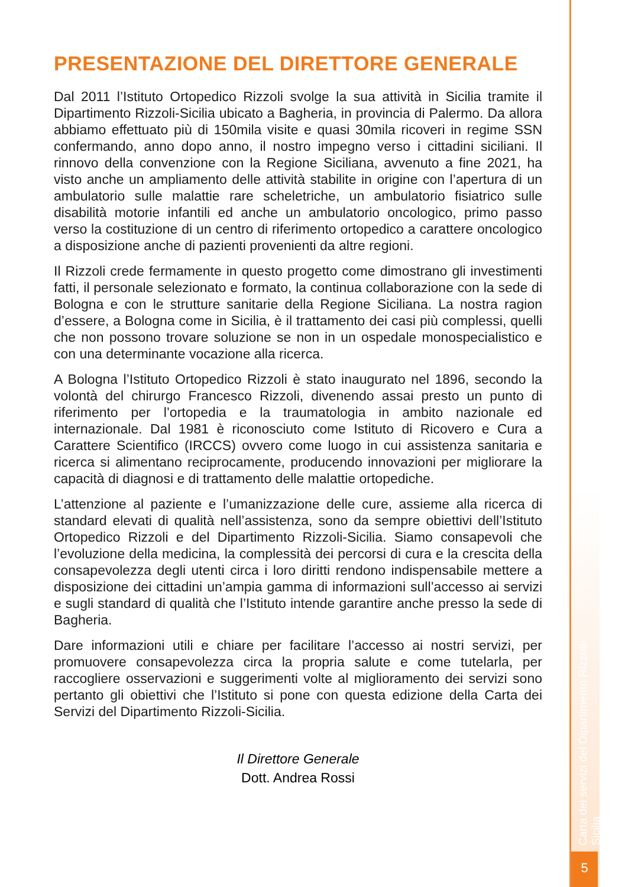PRESENTAZIONE DEL DIRETTORE GENERALE
Dal 2011 l’Istituto Ortopedico Rizzoli svolge la sua attività in Sicilia tramite il Dipartimento Rizzoli-Sicilia ubicato a Bagheria, in provincia di Palermo. Da allora abbiamo effettuato più di 150mila visite e quasi 30mila ricoveri in regime SSN confermando, anno dopo anno, il nostro impegno verso i cittadini siciliani. Il rinnovo della convenzione con la Regione Siciliana, avvenuto a fine 2021, ha visto anche un ampliamento delle attività stabilite in origine con l’apertura di un ambulatorio sulle malattie rare scheletriche, un ambulatorio fisiatrico sulle disabilità motorie infantili ed anche un ambulatorio oncologico, primo passo verso la costituzione di un centro di riferimento ortopedico a carattere oncologico a disposizione anche di pazienti provenienti da altre regioni.
Il Rizzoli crede fermamente in questo progetto come dimostrano gli investimenti fatti, il personale selezionato e formato, la continua collaborazione con la sede di Bologna e con le strutture sanitarie della Regione Siciliana. La nostra ragion d’essere, a Bologna come in Sicilia, è il trattamento dei casi più complessi, quelli che non possono trovare soluzione se non in un ospedale monospecialistico e con una determinante vocazione alla ricerca.
A Bologna l’Istituto Ortopedico Rizzoli è stato inaugurato nel 1896, secondo la volontà del chirurgo Francesco Rizzoli, divenendo assai presto un punto di riferimento per l’ortopedia e la traumatologia in ambito nazionale ed internazionale. Dal 1981 è riconosciuto come Istituto di Ricovero e Cura a Carattere Scientifico (IRCCS) ovvero come luogo in cui assistenza sanitaria e ricerca si alimentano reciprocamente, producendo innovazioni per migliorare la capacità di diagnosi e di trattamento delle malattie ortopediche.
L’attenzione al paziente e l’umanizzazione delle cure, assieme alla ricerca di standard elevati di qualità nell’assistenza, sono da sempre obiettivi dell’Istituto Ortopedico Rizzoli e del Dipartimento Rizzoli-Sicilia. Siamo consapevoli che l’evoluzione della medicina, la complessità dei percorsi di cura e la crescita della consapevolezza degli utenti circa i loro diritti rendono indispensabile mettere a disposizione dei cittadini un’ampia gamma di informazioni sull’accesso ai servizi e sugli standard di qualità che l’Istituto intende garantire anche presso la sede di Bagheria.
Dare informazioni utili e chiare per facilitare l’accesso ai nostri servizi, per promuovere consapevolezza circa la propria salute e come tutelarla, per raccogliere osservazioni e suggerimenti volte al miglioramento dei servizi sono pertanto gli obiettivi che l’Istituto si pone con questa edizione della Carta dei Servizi del Dipartimento Rizzoli-Sicilia.
Il Direttore Generale
Dott. Andrea Rossi
Carta dei servizi del Dipartimento Rizzoli-Sicilia
5